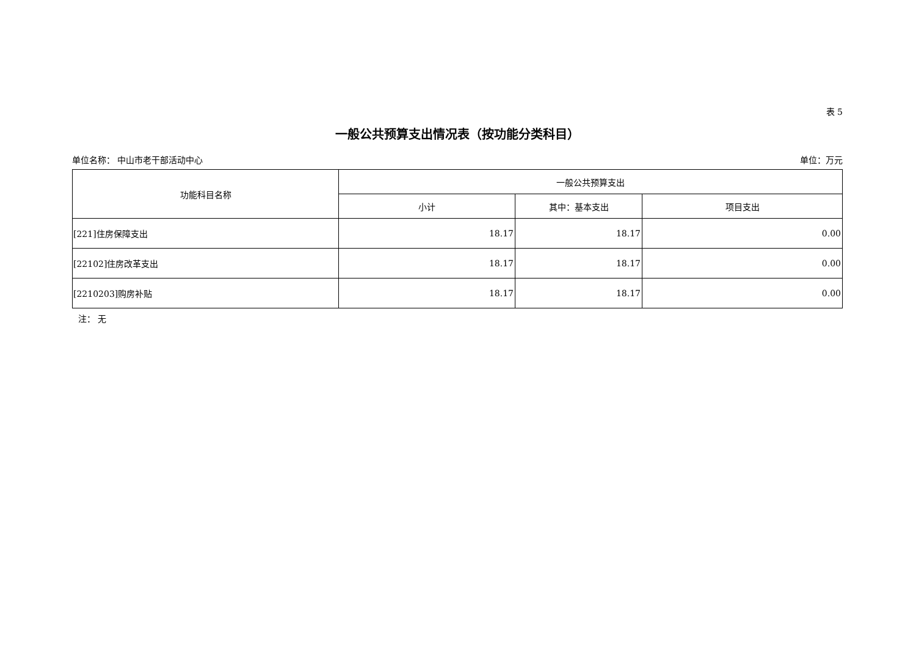表 5
一般公共预算支出情况表（按功能分类科目）
单位名称： 中山市老干部活动中心 单位：万元
| 功能科目名称 | 一般公共预算支出 | | |
| --- | --- | --- | --- |
| | 小计 | 其中：基本支出 | 项目支出 |
| [221]住房保障支出 | 18.17 | 18.17 | 0.00 |
| [22102]住房改革支出 | 18.17 | 18.17 | 0.00 |
| [2210203]购房补贴 | 18.17 | 18.17 | 0.00 |
注： 无